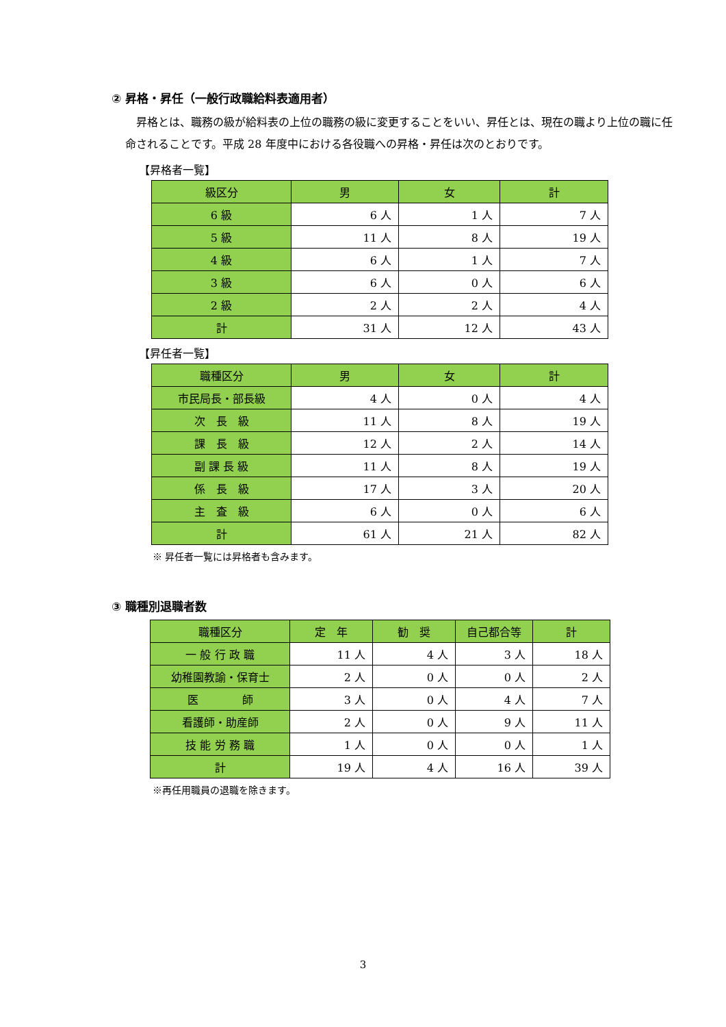② 昇格・昇任（一般行政職給料表適用者）
昇格とは、職務の級が給料表の上位の職務の級に変更することをいい、昇任とは、現在の職より上位の職に任命されることです。平成 28 年度中における各役職への昇格・昇任は次のとおりです。
【昇格者一覧】
| 級区分 | 男 | 女 | 計 |
| --- | --- | --- | --- |
| 6 級 | 6 人 | 1 人 | 7 人 |
| 5 級 | 11 人 | 8 人 | 19 人 |
| 4 級 | 6 人 | 1 人 | 7 人 |
| 3 級 | 6 人 | 0 人 | 6 人 |
| 2 級 | 2 人 | 2 人 | 4 人 |
| 計 | 31 人 | 12 人 | 43 人 |
【昇任者一覧】
| 職種区分 | 男 | 女 | 計 |
| --- | --- | --- | --- |
| 市民局長・部長級 | 4 人 | 0 人 | 4 人 |
| 次 長 級 | 11 人 | 8 人 | 19 人 |
| 課 長 級 | 12 人 | 2 人 | 14 人 |
| 副 課 長 級 | 11 人 | 8 人 | 19 人 |
| 係 長 級 | 17 人 | 3 人 | 20 人 |
| 主 査 級 | 6 人 | 0 人 | 6 人 |
| 計 | 61 人 | 21 人 | 82 人 |
※ 昇任者一覧には昇格者も含みます。
③ 職種別退職者数
| 職種区分 | 定 年 | 勧 奨 | 自己都合等 | 計 |
| --- | --- | --- | --- | --- |
| 一 般 行 政 職 | 11 人 | 4 人 | 3 人 | 18 人 |
| 幼稚園教諭・保育士 | 2 人 | 0 人 | 0 人 | 2 人 |
| 医 師 | 3 人 | 0 人 | 4 人 | 7 人 |
| 看護師・助産師 | 2 人 | 0 人 | 9 人 | 11 人 |
| 技 能 労 務 職 | 1 人 | 0 人 | 0 人 | 1 人 |
| 計 | 19 人 | 4 人 | 16 人 | 39 人 |
※再任用職員の退職を除きます。
3